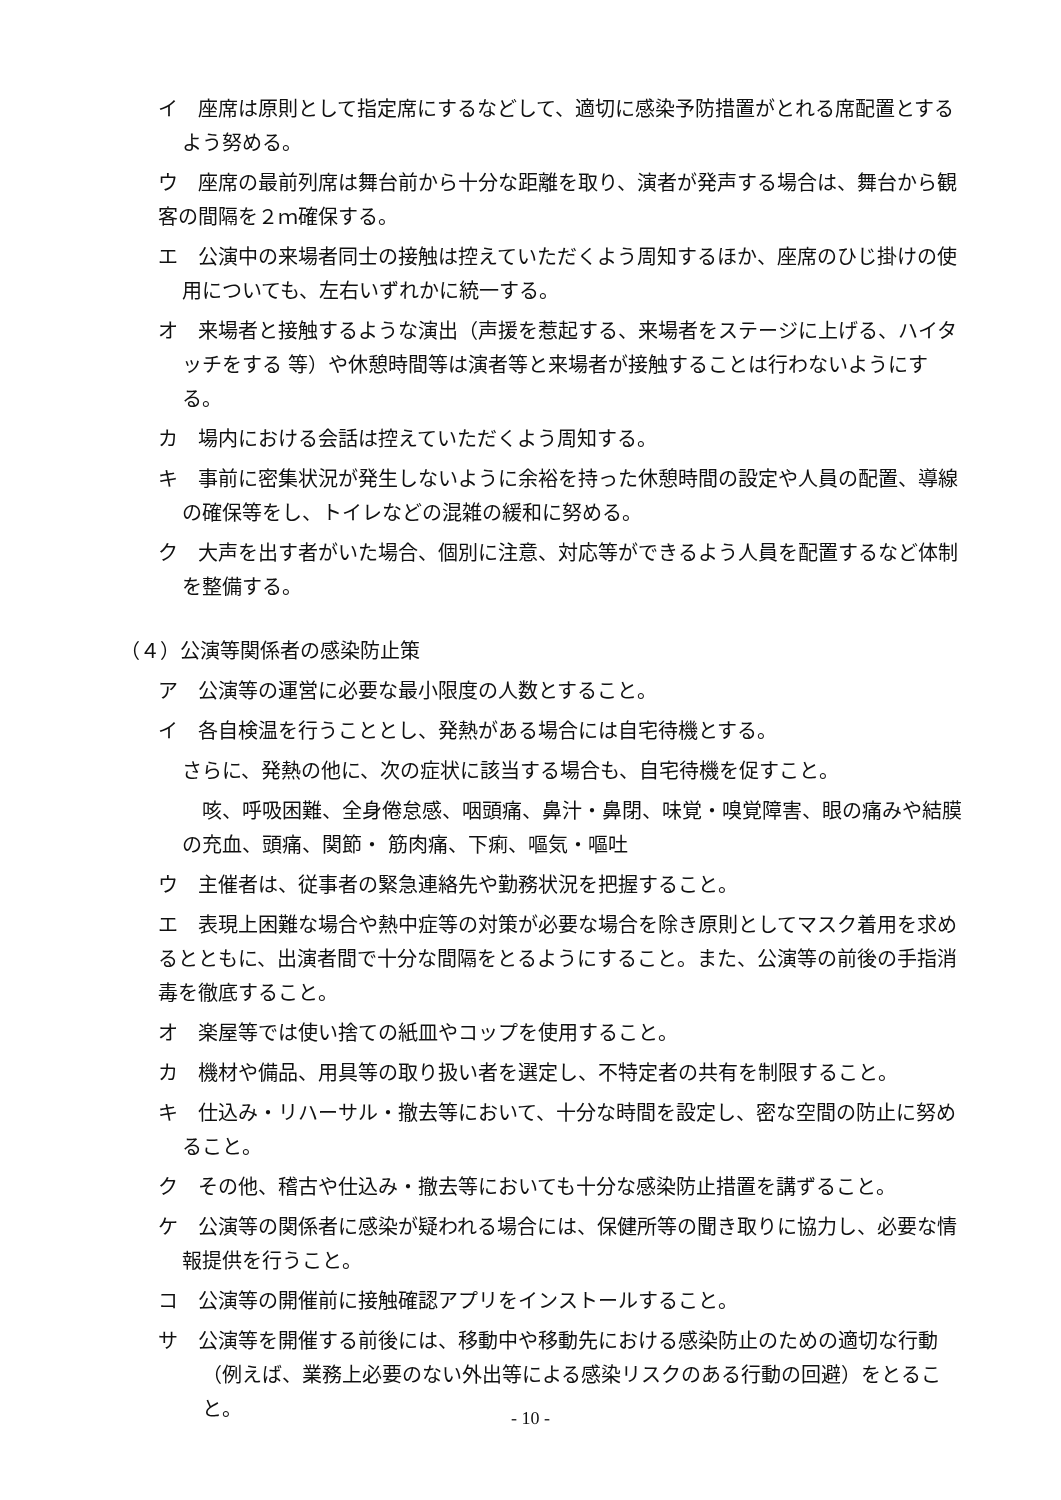イ　座席は原則として指定席にするなどして、適切に感染予防措置がとれる席配置とするよう努める。
ウ　座席の最前列席は舞台前から十分な距離を取り、演者が発声する場合は、舞台から観客の間隔を２ｍ確保する。
エ　公演中の来場者同士の接触は控えていただくよう周知するほか、座席のひじ掛けの使用についても、左右いずれかに統一する。
オ　来場者と接触するような演出（声援を惹起する、来場者をステージに上げる、ハイタッチをする 等）や休憩時間等は演者等と来場者が接触することは行わないようにする。
カ　場内における会話は控えていただくよう周知する。
キ　事前に密集状況が発生しないように余裕を持った休憩時間の設定や人員の配置、導線の確保等をし、トイレなどの混雑の緩和に努める。
ク　大声を出す者がいた場合、個別に注意、対応等ができるよう人員を配置するなど体制を整備する。
（４）公演等関係者の感染防止策
ア　公演等の運営に必要な最小限度の人数とすること。
イ　各自検温を行うこととし、発熱がある場合には自宅待機とする。
さらに、発熱の他に、次の症状に該当する場合も、自宅待機を促すこと。
　咳、呼吸困難、全身倦怠感、咽頭痛、鼻汁・鼻閉、味覚・嗅覚障害、眼の痛みや結膜の充血、頭痛、関節・ 筋肉痛、下痢、嘔気・嘔吐
ウ　主催者は、従事者の緊急連絡先や勤務状況を把握すること。
エ　表現上困難な場合や熱中症等の対策が必要な場合を除き原則としてマスク着用を求めるとともに、出演者間で十分な間隔をとるようにすること。また、公演等の前後の手指消毒を徹底すること。
オ　楽屋等では使い捨ての紙皿やコップを使用すること。
カ　機材や備品、用具等の取り扱い者を選定し、不特定者の共有を制限すること。
キ　仕込み・リハーサル・撤去等において、十分な時間を設定し、密な空間の防止に努めること。
ク　その他、稽古や仕込み・撤去等においても十分な感染防止措置を講ずること。
ケ　公演等の関係者に感染が疑われる場合には、保健所等の聞き取りに協力し、必要な情報提供を行うこと。
コ　公演等の開催前に接触確認アプリをインストールすること。
サ　公演等を開催する前後には、移動中や移動先における感染防止のための適切な行動（例えば、業務上必要のない外出等による感染リスクのある行動の回避）をとること。
- 10 -